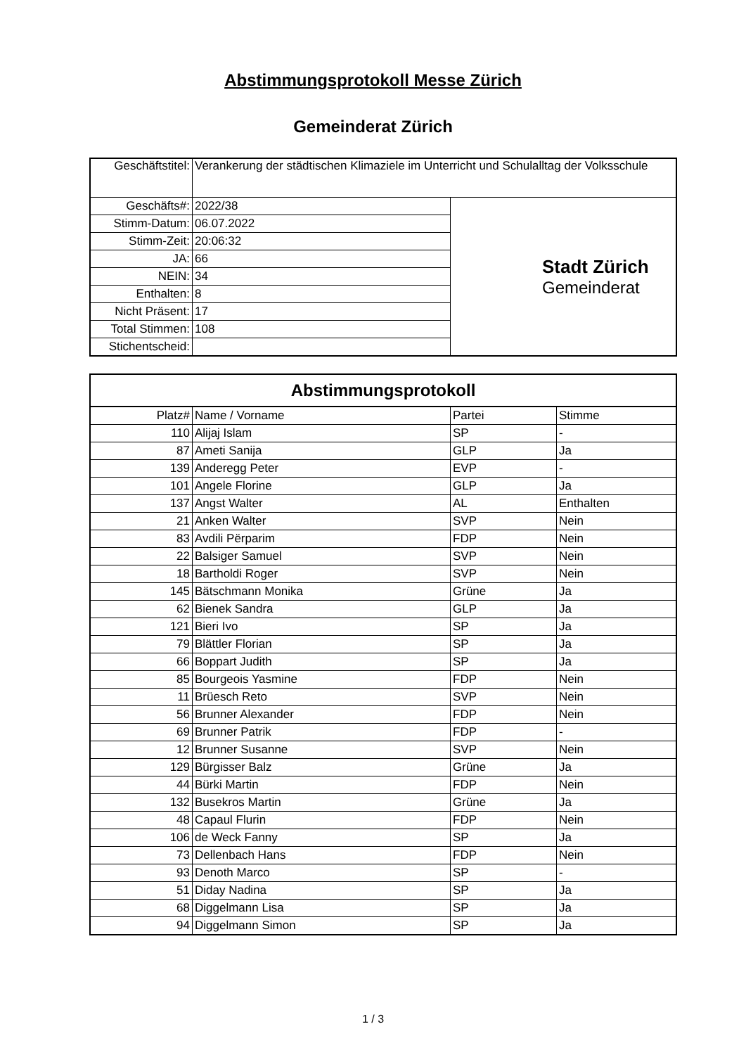Abstimmungsprotokoll Messe Zürich
Gemeinderat Zürich
| Geschäftstitel: | Verankerung der städtischen Klimaziele im Unterricht und Schulalltag der Volksschule | |
| Geschäfts#: | 2022/38 | Stadt Zürich Gemeinderat |
| Stimm-Datum: | 06.07.2022 | |
| Stimm-Zeit: | 20:06:32 | |
| JA: | 66 | |
| NEIN: | 34 | |
| Enthalten: | 8 | |
| Nicht Präsent: | 17 | |
| Total Stimmen: | 108 | |
| Stichentscheid: | | |
Abstimmungsprotokoll
| Platz# | Name / Vorname | Partei | Stimme |
| --- | --- | --- | --- |
| 110 | Alijaj Islam | SP | - |
| 87 | Ameti Sanija | GLP | Ja |
| 139 | Anderegg Peter | EVP | - |
| 101 | Angele Florine | GLP | Ja |
| 137 | Angst Walter | AL | Enthalten |
| 21 | Anken Walter | SVP | Nein |
| 83 | Avdili Përparim | FDP | Nein |
| 22 | Balsiger Samuel | SVP | Nein |
| 18 | Bartholdi Roger | SVP | Nein |
| 145 | Bätschmann Monika | Grüne | Ja |
| 62 | Bienek Sandra | GLP | Ja |
| 121 | Bieri Ivo | SP | Ja |
| 79 | Blättler Florian | SP | Ja |
| 66 | Boppart Judith | SP | Ja |
| 85 | Bourgeois Yasmine | FDP | Nein |
| 11 | Brüesch Reto | SVP | Nein |
| 56 | Brunner Alexander | FDP | Nein |
| 69 | Brunner Patrik | FDP | - |
| 12 | Brunner Susanne | SVP | Nein |
| 129 | Bürgisser Balz | Grüne | Ja |
| 44 | Bürki Martin | FDP | Nein |
| 132 | Busekros Martin | Grüne | Ja |
| 48 | Capaul Flurin | FDP | Nein |
| 106 | de Weck Fanny | SP | Ja |
| 73 | Dellenbach Hans | FDP | Nein |
| 93 | Denoth Marco | SP | - |
| 51 | Diday Nadina | SP | Ja |
| 68 | Diggelmann Lisa | SP | Ja |
| 94 | Diggelmann Simon | SP | Ja |
1 / 3